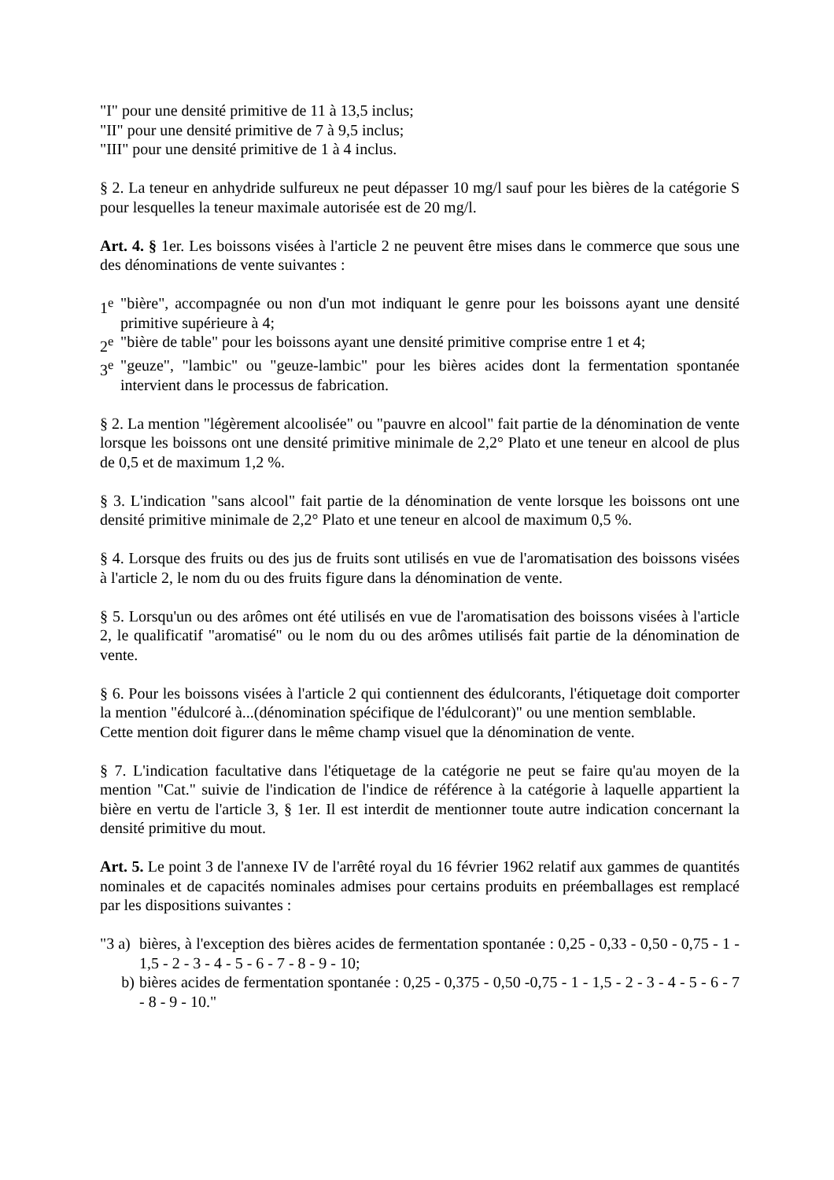"I" pour une densité primitive de 11 à 13,5 inclus;
"II" pour une densité primitive de 7 à 9,5 inclus;
"III" pour une densité primitive de 1 à 4 inclus.
§ 2. La teneur en anhydride sulfureux ne peut dépasser 10 mg/l sauf pour les bières de la catégorie S pour lesquelles la teneur maximale autorisée est de 20 mg/l.
Art. 4. § 1er. Les boissons visées à l'article 2 ne peuvent être mises dans le commerce que sous une des dénominations de vente suivantes :
1<sup>e</sup> "bière", accompagnée ou non d'un mot indiquant le genre pour les boissons ayant une densité primitive supérieure à 4;
2<sup>e</sup> "bière de table" pour les boissons ayant une densité primitive comprise entre 1 et 4;
3<sup>e</sup> "geuze", "lambic" ou "geuze-lambic" pour les bières acides dont la fermentation spontanée intervient dans le processus de fabrication.
§ 2. La mention "légèrement alcoolisée" ou "pauvre en alcool" fait partie de la dénomination de vente lorsque les boissons ont une densité primitive minimale de 2,2° Plato et une teneur en alcool de plus de 0,5 et de maximum 1,2 %.
§ 3. L'indication "sans alcool" fait partie de la dénomination de vente lorsque les boissons ont une densité primitive minimale de 2,2° Plato et une teneur en alcool de maximum 0,5 %.
§ 4. Lorsque des fruits ou des jus de fruits sont utilisés en vue de l'aromatisation des boissons visées à l'article 2, le nom du ou des fruits figure dans la dénomination de vente.
§ 5. Lorsqu'un ou des arômes ont été utilisés en vue de l'aromatisation des boissons visées à l'article 2, le qualificatif "aromatisé" ou le nom du ou des arômes utilisés fait partie de la dénomination de vente.
§ 6. Pour les boissons visées à l'article 2 qui contiennent des édulcorants, l'étiquetage doit comporter la mention "édulcoré à...(dénomination spécifique de l'édulcorant)" ou une mention semblable.
Cette mention doit figurer dans le même champ visuel que la dénomination de vente.
§ 7. L'indication facultative dans l'étiquetage de la catégorie ne peut se faire qu'au moyen de la mention "Cat." suivie de l'indication de l'indice de référence à la catégorie à laquelle appartient la bière en vertu de l'article 3, § 1er. Il est interdit de mentionner toute autre indication concernant la densité primitive du mout.
Art. 5. Le point 3 de l'annexe IV de l'arrêté royal du 16 février 1962 relatif aux gammes de quantités nominales et de capacités nominales admises pour certains produits en préemballages est remplacé par les dispositions suivantes :
"3 a) bières, à l'exception des bières acides de fermentation spontanée : 0,25 - 0,33 - 0,50 - 0,75 - 1 - 1,5 - 2 - 3 - 4 - 5 - 6 - 7 - 8 - 9 - 10;
b) bières acides de fermentation spontanée : 0,25 - 0,375 - 0,50 -0,75 - 1 - 1,5 - 2 - 3 - 4 - 5 - 6 - 7 - 8 - 9 - 10."